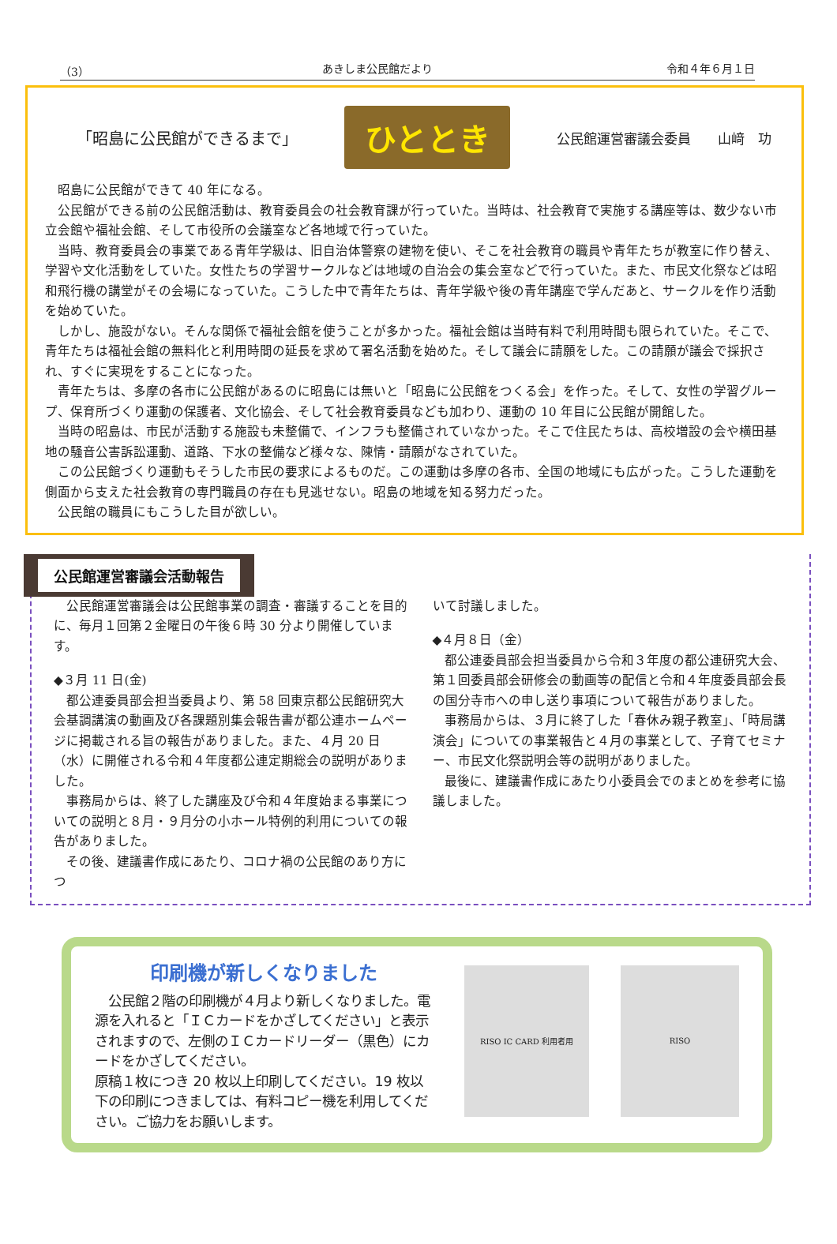（3） あきしま公民館だより 令和４年６月１日
「昭島に公民館ができるまで」
ひととき
公民館運営審議会委員　　山﨑　功
昭島に公民館ができて 40 年になる。
公民館ができる前の公民館活動は、教育委員会の社会教育課が行っていた。当時は、社会教育で実施する講座等は、数少ない市立会館や福祉会館、そして市役所の会議室など各地域で行っていた。
当時、教育委員会の事業である青年学級は、旧自治体警察の建物を使い、そこを社会教育の職員や青年たちが教室に作り替え、学習や文化活動をしていた。女性たちの学習サークルなどは地域の自治会の集会室などで行っていた。また、市民文化祭などは昭和飛行機の講堂がその会場になっていた。こうした中で青年たちは、青年学級や後の青年講座で学んだあと、サークルを作り活動を始めていた。
しかし、施設がない。そんな関係で福祉会館を使うことが多かった。福祉会館は当時有料で利用時間も限られていた。そこで、青年たちは福祉会館の無料化と利用時間の延長を求めて署名活動を始めた。そして議会に請願をした。この請願が議会で採択され、すぐに実現をすることになった。
青年たちは、多摩の各市に公民館があるのに昭島には無いと「昭島に公民館をつくる会」を作った。そして、女性の学習グループ、保育所づくり運動の保護者、文化協会、そして社会教育委員なども加わり、運動の 10 年目に公民館が開館した。
当時の昭島は、市民が活動する施設も未整備で、インフラも整備されていなかった。そこで住民たちは、高校増設の会や横田基地の騒音公害訴訟運動、道路、下水の整備など様々な、陳情・請願がなされていた。
この公民館づくり運動もそうした市民の要求によるものだ。この運動は多摩の各市、全国の地域にも広がった。こうした運動を側面から支えた社会教育の専門職員の存在も見逃せない。昭島の地域を知る努力だった。
公民館の職員にもこうした目が欲しい。
公民館運営審議会活動報告
公民館運営審議会は公民館事業の調査・審議することを目的に、毎月１回第２金曜日の午後６時 30 分より開催しています。
◆３月 11 日(金)
都公連委員部会担当委員より、第 58 回東京都公民館研究大会基調講演の動画及び各課題別集会報告書が都公連ホームページに掲載される旨の報告がありました。また、４月 20 日（水）に開催される令和４年度都公連定期総会の説明がありました。
事務局からは、終了した講座及び令和４年度始まる事業についての説明と８月・９月分の小ホール特例的利用についての報告がありました。
その後、建議書作成にあたり、コロナ禍の公民館のあり方につ
いて討議しました。
◆４月８日（金）
都公連委員部会担当委員から令和３年度の都公連研究大会、第１回委員部会研修会の動画等の配信と令和４年度委員部会長の国分寺市への申し送り事項について報告がありました。
事務局からは、３月に終了した「春休み親子教室」、「時局講演会」についての事業報告と４月の事業として、子育てセミナー、市民文化祭説明会等の説明がありました。
最後に、建議書作成にあたり小委員会でのまとめを参考に協議しました。
印刷機が新しくなりました
　公民館２階の印刷機が４月より新しくなりました。電源を入れると「ＩＣカードをかざしてください」と表示されますので、左側のＩＣカードリーダー（黒色）にカードをかざしてください。
原稿１枚につき 20 枚以上印刷してください。19 枚以下の印刷につきましては、有料コピー機を利用してください。ご協力をお願いします。
RISO IC CARD 利用者用 RISO